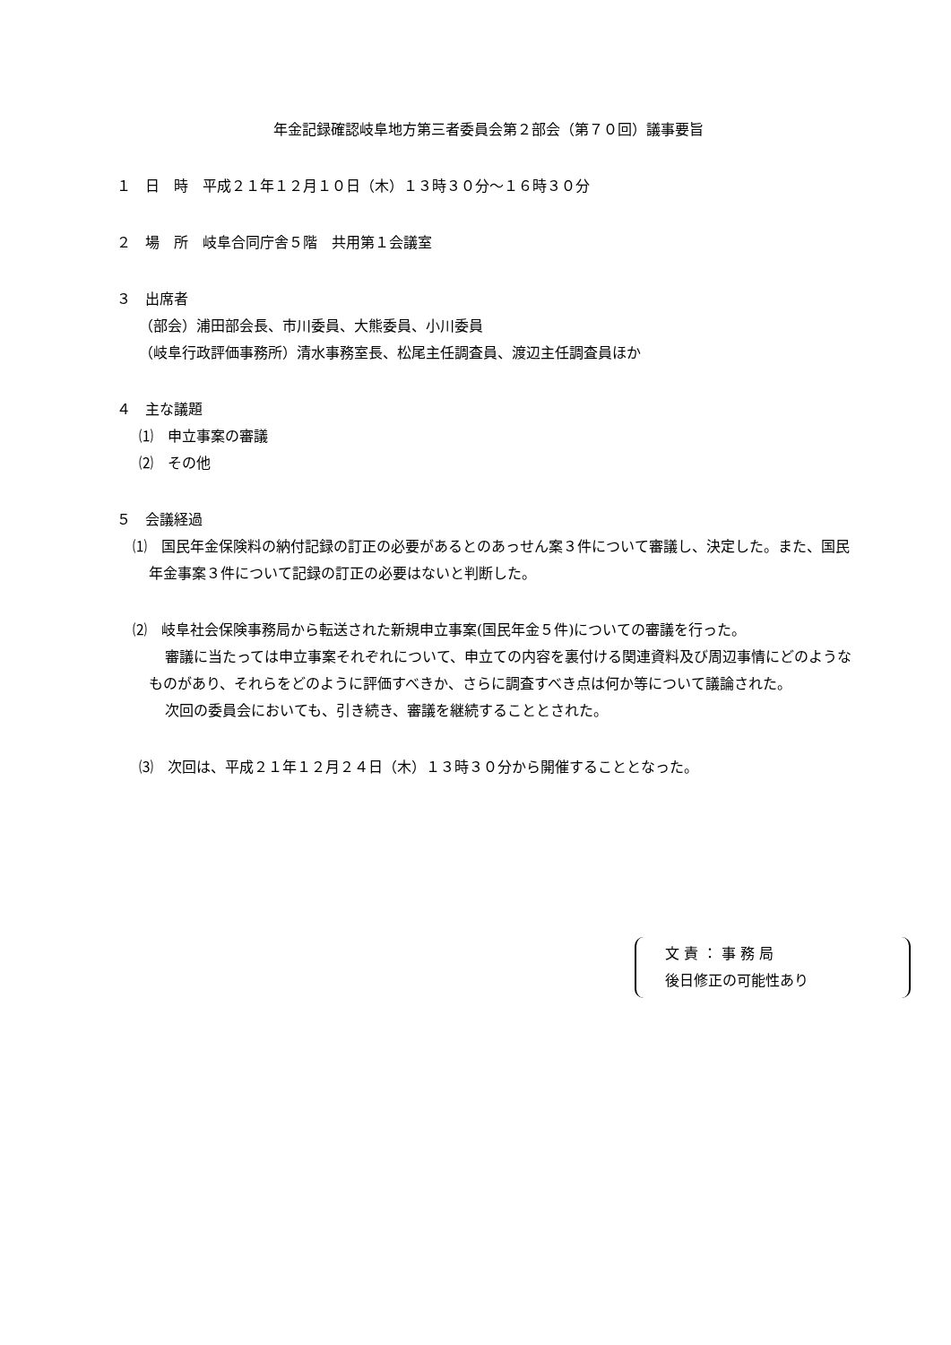年金記録確認岐阜地方第三者委員会第２部会（第７０回）議事要旨
１　日　時　平成２１年１２月１０日（木）１３時３０分～１６時３０分
２　場　所　岐阜合同庁舎５階　共用第１会議室
３　出席者
（部会）浦田部会長、市川委員、大熊委員、小川委員
（岐阜行政評価事務所）清水事務室長、松尾主任調査員、渡辺主任調査員ほか
４　主な議題
⑴　申立事案の審議
⑵　その他
５　会議経過
⑴　国民年金保険料の納付記録の訂正の必要があるとのあっせん案３件について審議し、決定した。また、国民年金事案３件について記録の訂正の必要はないと判断した。
⑵　岐阜社会保険事務局から転送された新規申立事案(国民年金５件)についての審議を行った。
審議に当たっては申立事案それぞれについて、申立ての内容を裏付ける関連資料及び周辺事情にどのようなものがあり、それらをどのように評価すべきか、さらに調査すべき点は何か等について議論された。
次回の委員会においても、引き続き、審議を継続することとされた。
⑶　次回は、平成２１年１２月２４日（木）１３時３０分から開催することとなった。
文 責 ： 事 務 局
後日修正の可能性あり